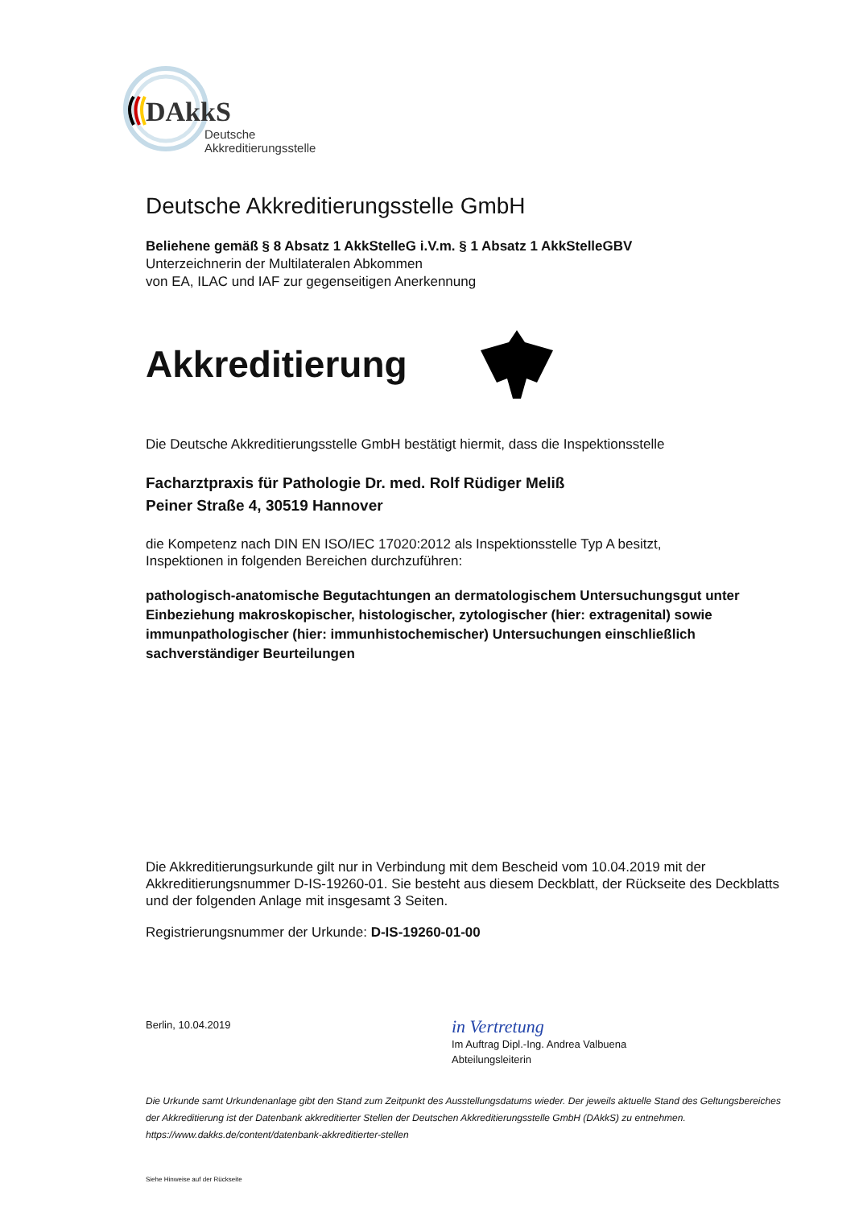DAkkS
Deutsche
Akkreditierungsstelle
Deutsche Akkreditierungsstelle GmbH
Beliehene gemäß § 8 Absatz 1 AkkStelleG i.V.m. § 1 Absatz 1 AkkStelleGBV
Unterzeichnerin der Multilateralen Abkommen
von EA, ILAC und IAF zur gegenseitigen Anerkennung
Akkreditierung
Die Deutsche Akkreditierungsstelle GmbH bestätigt hiermit, dass die Inspektionsstelle
Facharztpraxis für Pathologie Dr. med. Rolf Rüdiger Meliß
Peiner Straße 4, 30519 Hannover
die Kompetenz nach DIN EN ISO/IEC 17020:2012 als Inspektionsstelle Typ A besitzt,
Inspektionen in folgenden Bereichen durchzuführen:
pathologisch-anatomische Begutachtungen an dermatologischem Untersuchungsgut unter Einbeziehung makroskopischer, histologischer, zytologischer (hier: extragenital) sowie immunpathologischer (hier: immunhistochemischer) Untersuchungen einschließlich sachverständiger Beurteilungen
Die Akkreditierungsurkunde gilt nur in Verbindung mit dem Bescheid vom 10.04.2019 mit der Akkreditierungsnummer D-IS-19260-01. Sie besteht aus diesem Deckblatt, der Rückseite des Deckblatts und der folgenden Anlage mit insgesamt 3 Seiten.
Registrierungsnummer der Urkunde: D-IS-19260-01-00
Berlin, 10.04.2019
in Vertretung
Im Auftrag Dipl.-Ing. Andrea Valbuena
Abteilungsleiterin
Die Urkunde samt Urkundenanlage gibt den Stand zum Zeitpunkt des Ausstellungsdatums wieder. Der jeweils aktuelle Stand des Geltungsbereiches der Akkreditierung ist der Datenbank akkreditierter Stellen der Deutschen Akkreditierungsstelle GmbH (DAkkS) zu entnehmen. https://www.dakks.de/content/datenbank-akkreditierter-stellen
Siehe Hinweise auf der Rückseite